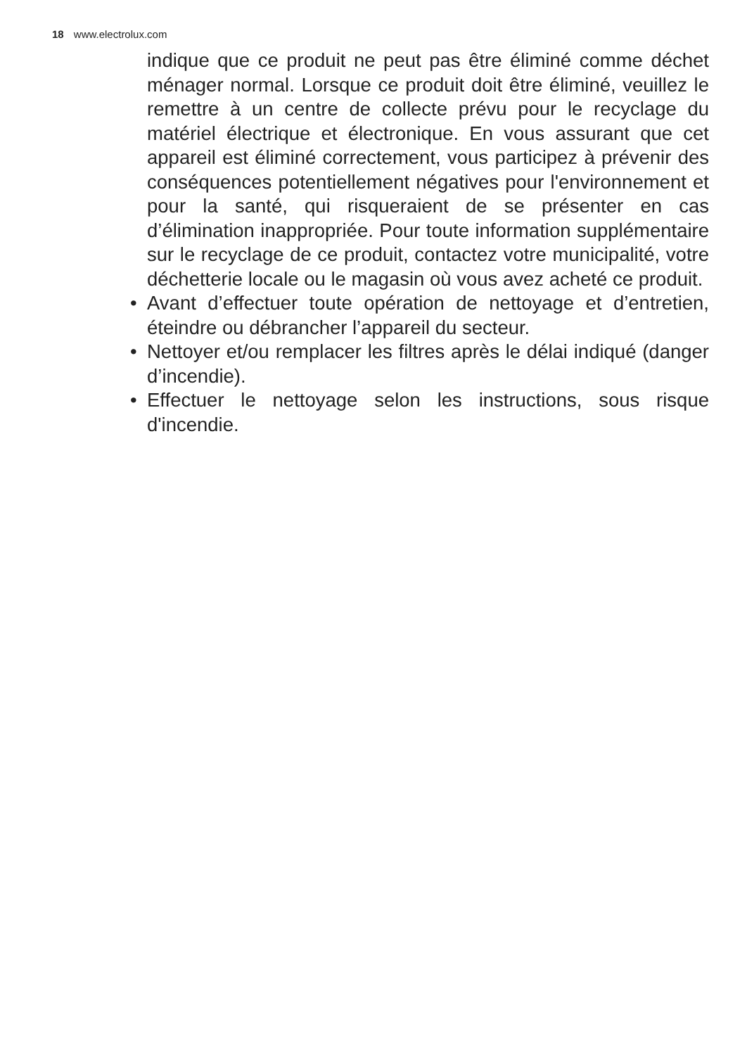18 www.electrolux.com
indique que ce produit ne peut pas être éliminé comme déchet ménager normal. Lorsque ce produit doit être éliminé, veuillez le remettre à un centre de collecte prévu pour le recyclage du matériel électrique et électronique. En vous assurant que cet appareil est éliminé correctement, vous participez à prévenir des conséquences potentiellement négatives pour l'environnement et pour la santé, qui risqueraient de se présenter en cas d’élimination inappropriée. Pour toute information supplémentaire sur le recyclage de ce produit, contactez votre municipalité, votre déchetterie locale ou le magasin où vous avez acheté ce produit.
• Avant d’effectuer toute opération de nettoyage et d’entretien, éteindre ou débrancher l’appareil du secteur.
• Nettoyer et/ou remplacer les filtres après le délai indiqué (danger d’incendie).
• Effectuer le nettoyage selon les instructions, sous risque d'incendie.